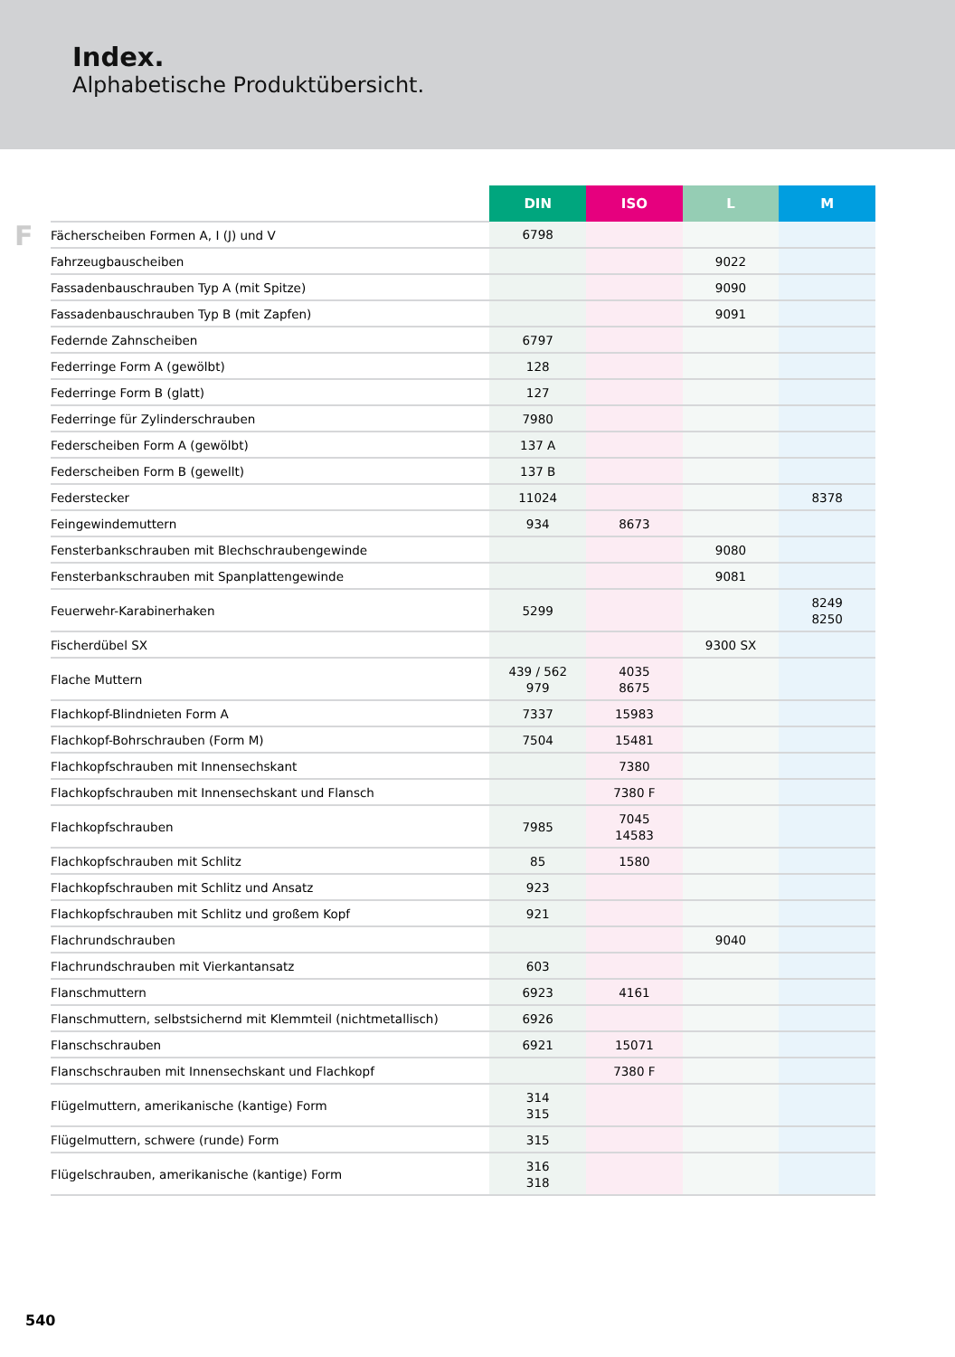Index.
Alphabetische Produktübersicht.
F
| | DIN | ISO | L | M |
| --- | --- | --- | --- | --- |
| Fächerscheiben Formen A, I (J) und V | 6798 | | | |
| Fahrzeugbauscheiben | | | 9022 | |
| Fassadenbauschrauben Typ A (mit Spitze) | | | 9090 | |
| Fassadenbauschrauben Typ B (mit Zapfen) | | | 9091 | |
| Federnde Zahnscheiben | 6797 | | | |
| Federringe Form A (gewölbt) | 128 | | | |
| Federringe Form B (glatt) | 127 | | | |
| Federringe für Zylinderschrauben | 7980 | | | |
| Federscheiben Form A (gewölbt) | 137 A | | | |
| Federscheiben Form B (gewellt) | 137 B | | | |
| Federstecker | 11024 | | | 8378 |
| Feingewindemuttern | 934 | 8673 | | |
| Fensterbankschrauben mit Blechschraubengewinde | | | 9080 | |
| Fensterbankschrauben mit Spanplattengewinde | | | 9081 | |
| Feuerwehr-Karabinerhaken | 5299 | | | 8249 8250 |
| Fischerdübel SX | | | 9300 SX | |
| Flache Muttern | 439 / 562 979 | 4035 8675 | | |
| Flachkopf-Blindnieten Form A | 7337 | 15983 | | |
| Flachkopf-Bohrschrauben (Form M) | 7504 | 15481 | | |
| Flachkopfschrauben mit Innensechskant | | 7380 | | |
| Flachkopfschrauben mit Innensechskant und Flansch | | 7380 F | | |
| Flachkopfschrauben | 7985 | 7045 14583 | | |
| Flachkopfschrauben mit Schlitz | 85 | 1580 | | |
| Flachkopfschrauben mit Schlitz und Ansatz | 923 | | | |
| Flachkopfschrauben mit Schlitz und großem Kopf | 921 | | | |
| Flachrundschrauben | | | 9040 | |
| Flachrundschrauben mit Vierkantansatz | 603 | | | |
| Flanschmuttern | 6923 | 4161 | | |
| Flanschmuttern, selbstsichernd mit Klemmteil (nichtmetallisch) | 6926 | | | |
| Flanschschrauben | 6921 | 15071 | | |
| Flanschschrauben mit Innensechskant und Flachkopf | | 7380 F | | |
| Flügelmuttern, amerikanische (kantige) Form | 314 315 | | | |
| Flügelmuttern, schwere (runde) Form | 315 | | | |
| Flügelschrauben, amerikanische (kantige) Form | 316 318 | | | |
540